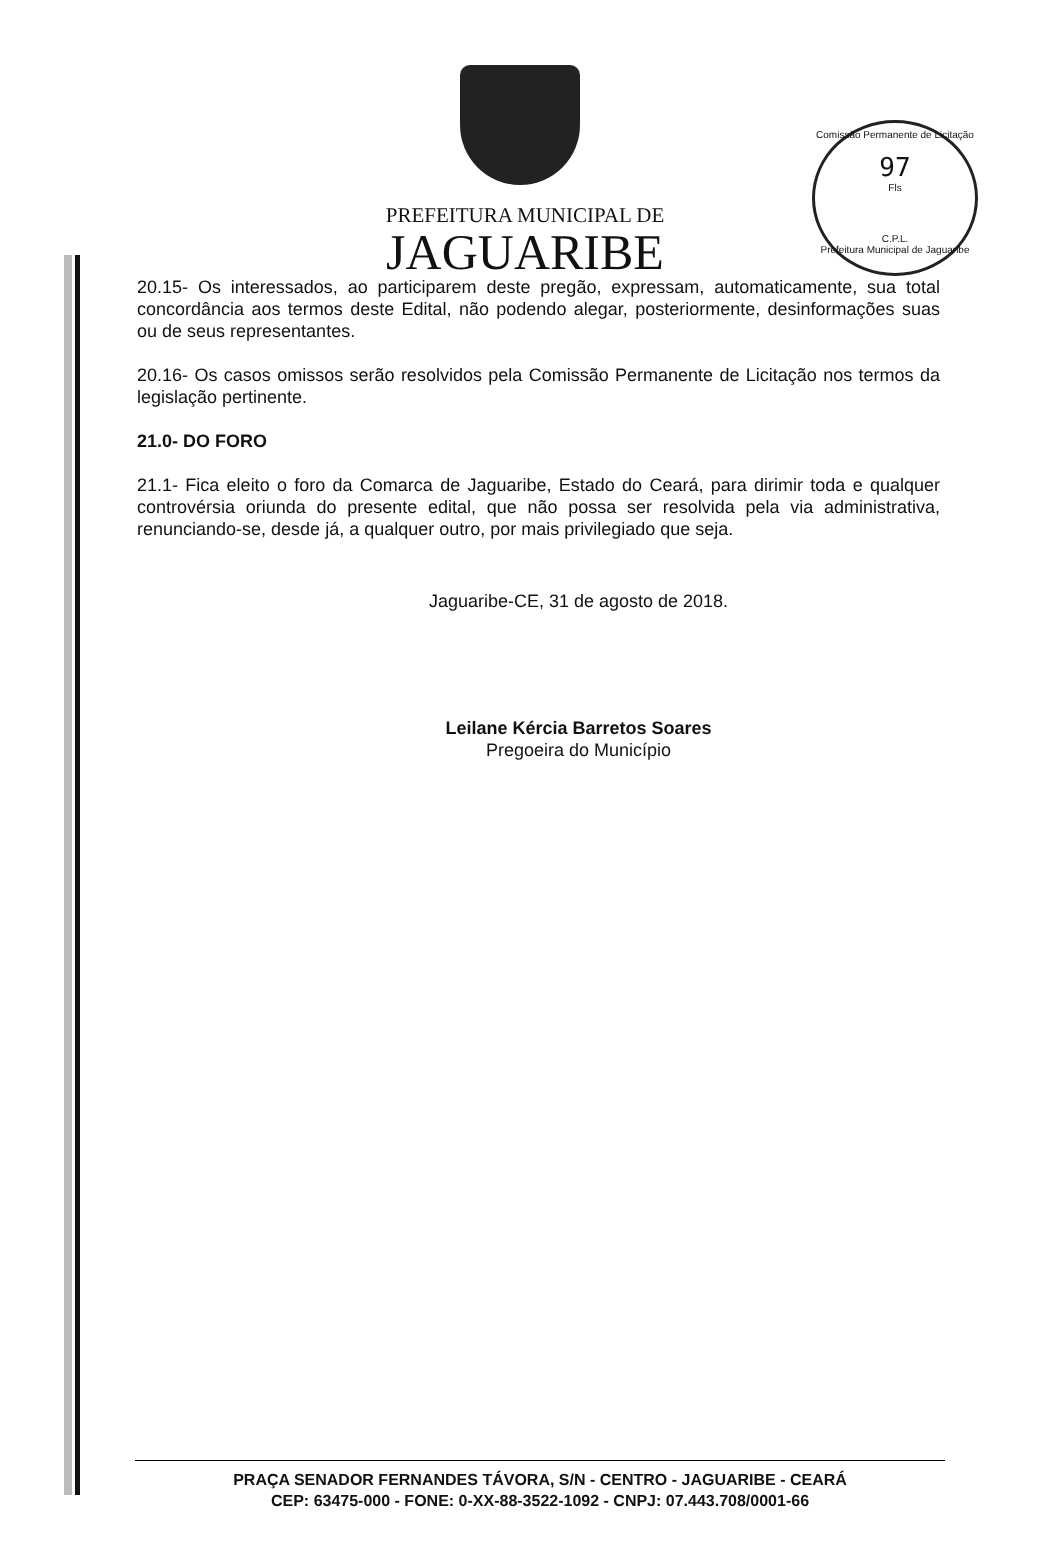Comissão Permanente de Licitação
97
Fls
C.P.L.
Prefeitura Municipal de Jaguaribe
PREFEITURA MUNICIPAL DE
JAGUARIBE
20.15- Os interessados, ao participarem deste pregão, expressam, automaticamente, sua total concordância aos termos deste Edital, não podendo alegar, posteriormente, desinformações suas ou de seus representantes.
20.16- Os casos omissos serão resolvidos pela Comissão Permanente de Licitação nos termos da legislação pertinente.
21.0- DO FORO
21.1- Fica eleito o foro da Comarca de Jaguaribe, Estado do Ceará, para dirimir toda e qualquer controvérsia oriunda do presente edital, que não possa ser resolvida pela via administrativa, renunciando-se, desde já, a qualquer outro, por mais privilegiado que seja.
Jaguaribe-CE, 31 de agosto de 2018.
Leilane Kércia Barretos Soares
Pregoeira do Município
PRAÇA SENADOR FERNANDES TÁVORA, S/N - CENTRO - JAGUARIBE - CEARÁ
CEP: 63475-000 - FONE: 0-XX-88-3522-1092 - CNPJ: 07.443.708/0001-66